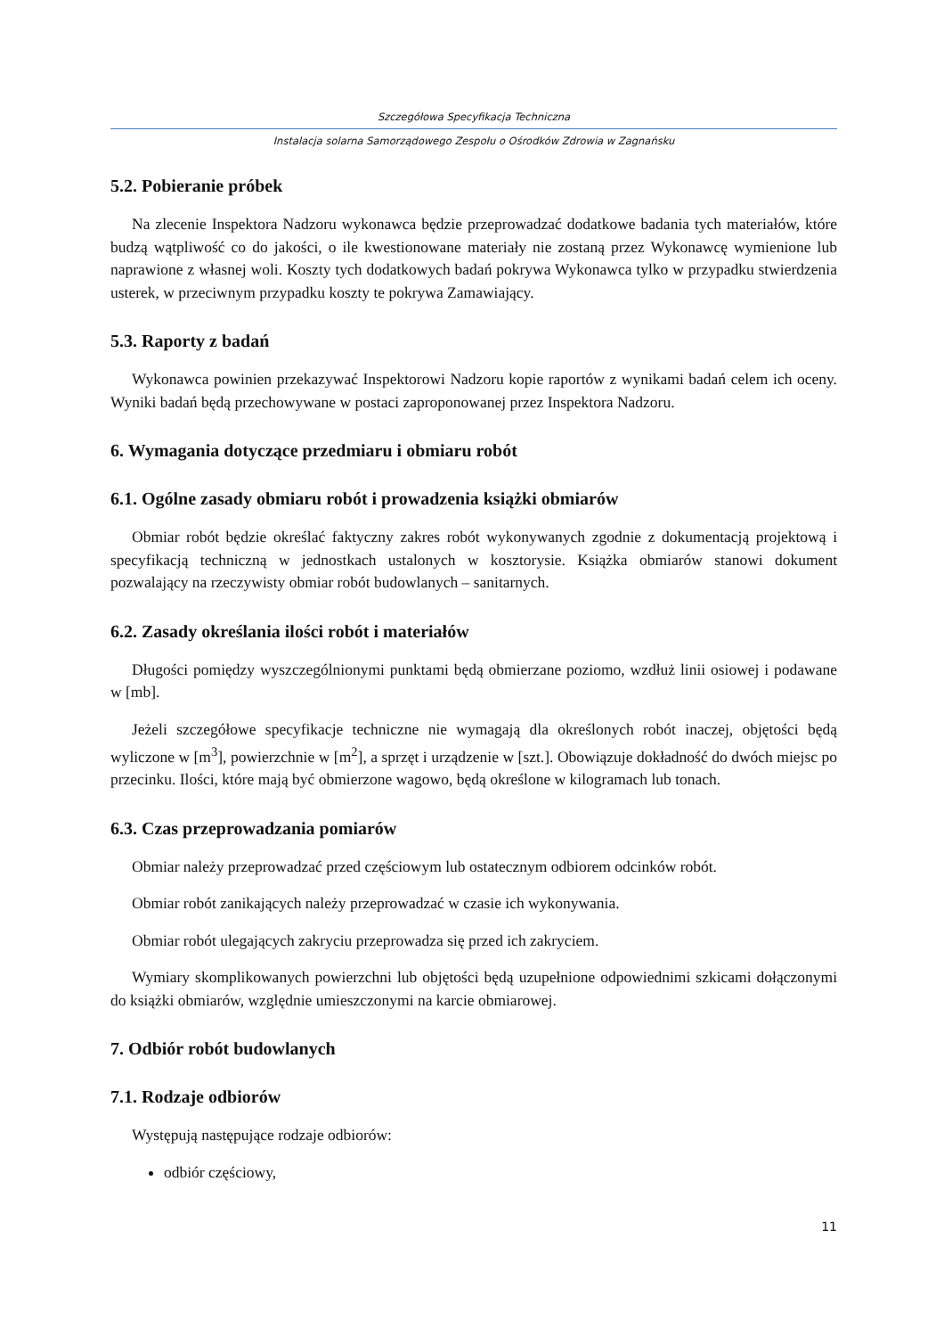Szczegółowa Specyfikacja Techniczna
Instalacja solarna Samorządowego Zespołu o Ośrodków Zdrowia w Zagnańsku
5.2. Pobieranie próbek
Na zlecenie Inspektora Nadzoru wykonawca będzie przeprowadzać dodatkowe badania tych materiałów, które budzą wątpliwość co do jakości, o ile kwestionowane materiały nie zostaną przez Wykonawcę wymienione lub naprawione z własnej woli. Koszty tych dodatkowych badań pokrywa Wykonawca tylko w przypadku stwierdzenia usterek, w przeciwnym przypadku koszty te pokrywa Zamawiający.
5.3. Raporty z badań
Wykonawca powinien przekazywać Inspektorowi Nadzoru kopie raportów z wynikami badań celem ich oceny. Wyniki badań będą przechowywane w postaci zaproponowanej przez Inspektora Nadzoru.
6. Wymagania dotyczące przedmiaru i obmiaru robót
6.1. Ogólne zasady obmiaru robót i prowadzenia książki obmiarów
Obmiar robót będzie określać faktyczny zakres robót wykonywanych zgodnie z dokumentacją projektową i specyfikacją techniczną w jednostkach ustalonych w kosztorysie. Książka obmiarów stanowi dokument pozwalający na rzeczywisty obmiar robót budowlanych – sanitarnych.
6.2. Zasady określania ilości robót i materiałów
Długości pomiędzy wyszczególnionymi punktami będą obmierzane poziomo, wzdłuż linii osiowej i podawane w [mb].
Jeżeli szczegółowe specyfikacje techniczne nie wymagają dla określonych robót inaczej, objętości będą wyliczone w [m<sup>3</sup>], powierzchnie w [m<sup>2</sup>], a sprzęt i urządzenie w [szt.]. Obowiązuje dokładność do dwóch miejsc po przecinku. Ilości, które mają być obmierzone wagowo, będą określone w kilogramach lub tonach.
6.3. Czas przeprowadzania pomiarów
Obmiar należy przeprowadzać przed częściowym lub ostatecznym odbiorem odcinków robót.
Obmiar robót zanikających należy przeprowadzać w czasie ich wykonywania.
Obmiar robót ulegających zakryciu przeprowadza się przed ich zakryciem.
Wymiary skomplikowanych powierzchni lub objętości będą uzupełnione odpowiednimi szkicami dołączonymi do książki obmiarów, względnie umieszczonymi na karcie obmiarowej.
7. Odbiór robót budowlanych
7.1. Rodzaje odbiorów
Występują następujące rodzaje odbiorów:
odbiór częściowy,
11